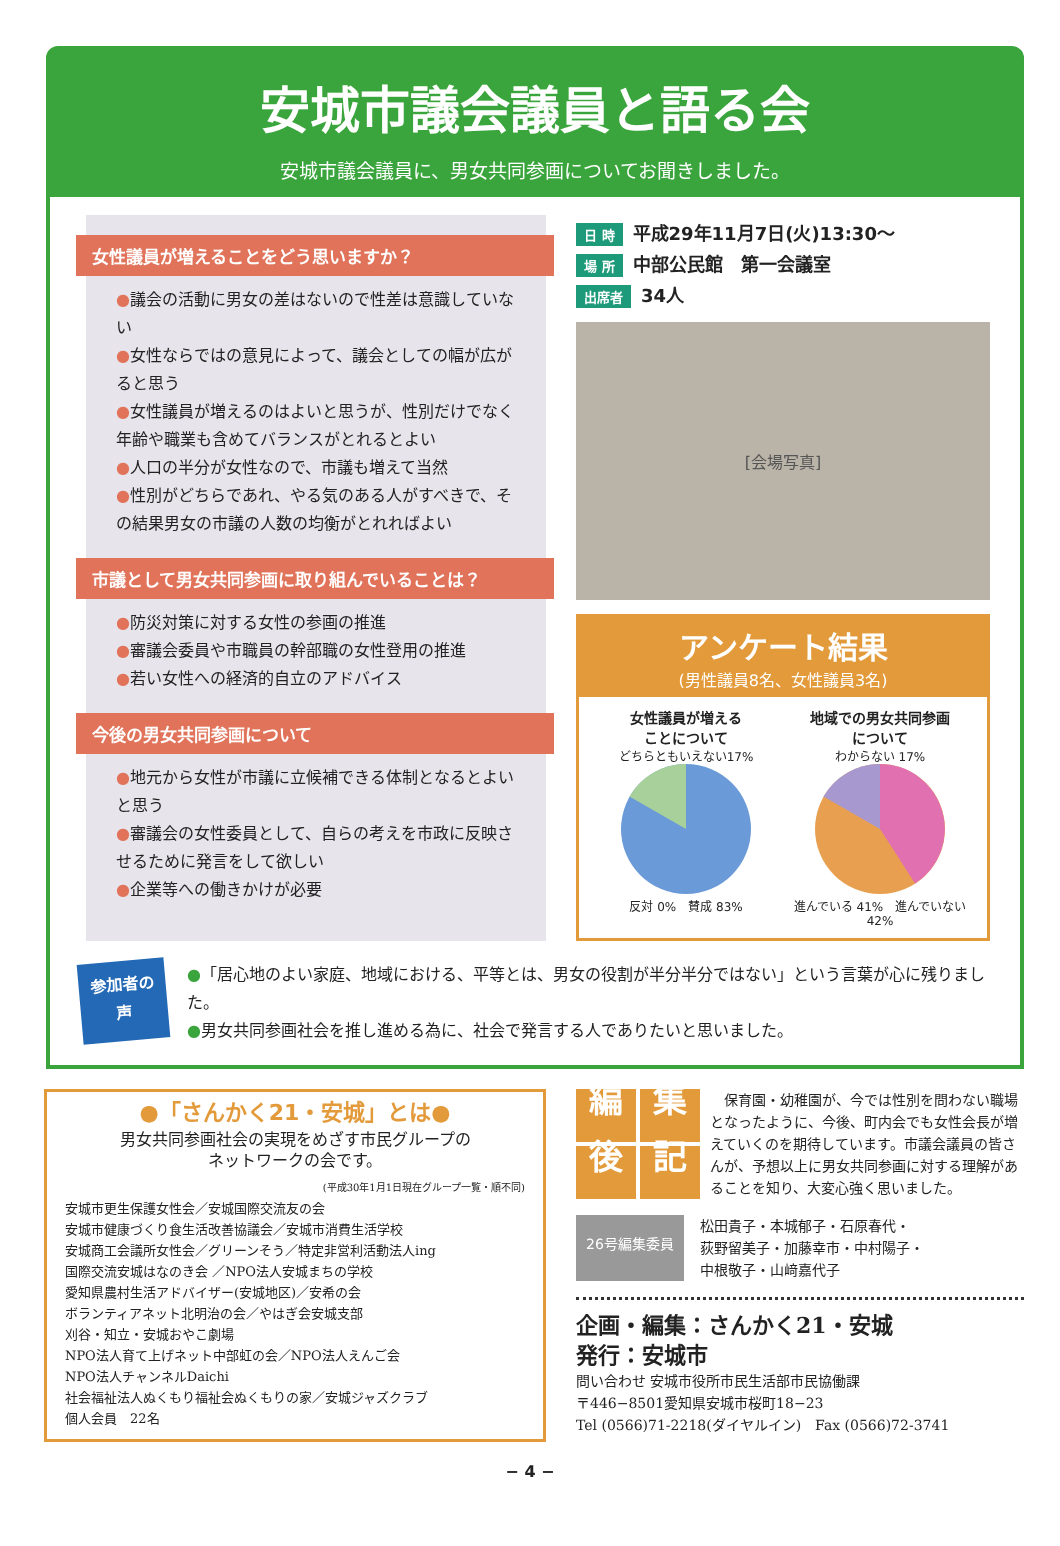安城市議会議員と語る会
安城市議会議員に、男女共同参画についてお聞きしました。
女性議員が増えることをどう思いますか？
●議会の活動に男女の差はないので性差は意識していない
●女性ならではの意見によって、議会としての幅が広がると思う
●女性議員が増えるのはよいと思うが、性別だけでなく年齢や職業も含めてバランスがとれるとよい
●人口の半分が女性なので、市議も増えて当然
●性別がどちらであれ、やる気のある人がすべきで、その結果男女の市議の人数の均衡がとれればよい
市議として男女共同参画に取り組んでいることは？
●防災対策に対する女性の参画の推進
●審議会委員や市職員の幹部職の女性登用の推進
●若い女性への経済的自立のアドバイス
今後の男女共同参画について
●地元から女性が市議に立候補できる体制となるとよいと思う
●審議会の女性委員として、自らの考えを市政に反映させるために発言をして欲しい
●企業等への働きかけが必要
日 時 平成29年11月7日(火)13:30～
場 所 中部公民館　第一会議室
出席者 34人
[会場写真]
アンケート結果
(男性議員8名、女性議員3名)
女性議員が増える
ことについて
どちらともいえない17%
反対 0%　賛成 83%
地域での男女共同参画
について
わからない 17%
進んでいる 41%　進んでいない 42%
参加者の
声
●「居心地のよい家庭、地域における、平等とは、男女の役割が半分半分ではない」という言葉が心に残りました。
●男女共同参画社会を推し進める為に、社会で発言する人でありたいと思いました。
●「さんかく21・安城」とは●
男女共同参画社会の実現をめざす市民グループの
ネットワークの会です。
(平成30年1月1日現在グループ一覧・順不同)
安城市更生保護女性会／安城国際交流友の会
安城市健康づくり食生活改善協議会／安城市消費生活学校
安城商工会議所女性会／グリーンそう／特定非営利活動法人ing
国際交流安城はなのき会 ／NPO法人安城まちの学校
愛知県農村生活アドバイザー(安城地区)／安希の会
ボランティアネット北明治の会／やはぎ会安城支部
刈谷・知立・安城おやこ劇場
NPO法人育て上げネット中部虹の会／NPO法人えんご会
NPO法人チャンネルDaichi
社会福祉法人ぬくもり福祉会ぬくもりの家／安城ジャズクラブ
個人会員　22名
編集後記
　保育園・幼稚園が、今では性別を問わない職場となったように、今後、町内会でも女性会長が増えていくのを期待しています。市議会議員の皆さんが、予想以上に男女共同参画に対する理解があることを知り、大変心強く思いました。
26号編集委員
松田貴子・本城郁子・石原春代・
荻野留美子・加藤幸市・中村陽子・
中根敬子・山﨑嘉代子
企画・編集：さんかく21・安城
発行：安城市
問い合わせ 安城市役所市民生活部市民協働課
〒446−8501愛知県安城市桜町18−23
Tel (0566)71-2218(ダイヤルイン)　Fax (0566)72-3741
− 4 −